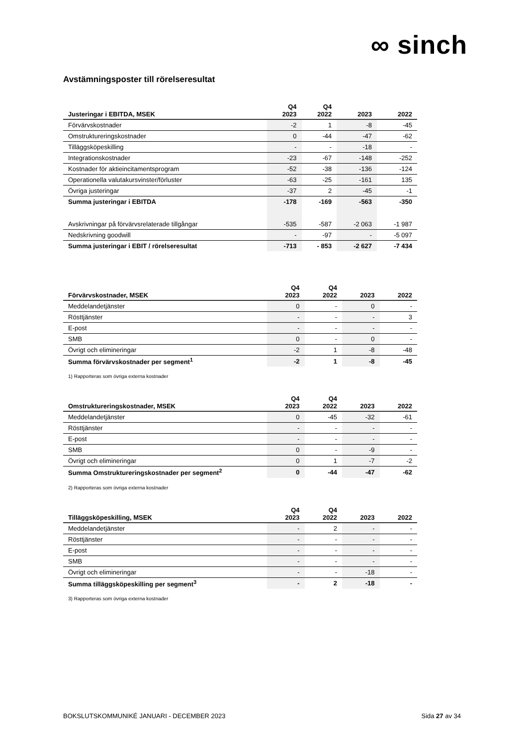∞ sinch
Avstämningsposter till rörelseresultat
| Justeringar i EBITDA, MSEK | Q4 2023 | Q4 2022 | 2023 | 2022 |
| --- | --- | --- | --- | --- |
| Förvärvskostnader | -2 | 1 | -8 | -45 |
| Omstruktureringskostnader | 0 | -44 | -47 | -62 |
| Tilläggsköpeskilling | - | - | -18 | - |
| Integrationskostnader | -23 | -67 | -148 | -252 |
| Kostnader för aktieincitamentsprogram | -52 | -38 | -136 | -124 |
| Operationella valutakursvinster/förluster | -63 | -25 | -161 | 135 |
| Övriga justeringar | -37 | 2 | -45 | -1 |
| Summa justeringar i EBITDA | -178 | -169 | -563 | -350 |
| Avskrivningar på förvärvsrelaterade tillgångar | -535 | -587 | -2 063 | -1 987 |
| Nedskrivning goodwill | - | -97 | - | -5 097 |
| Summa justeringar i EBIT / rörelseresultat | -713 | - 853 | -2 627 | -7 434 |
| Förvärvskostnader, MSEK | Q4 2023 | Q4 2022 | 2023 | 2022 |
| --- | --- | --- | --- | --- |
| Meddelandetjänster | 0 | - | 0 | - |
| Rösttjänster | - | - | - | 3 |
| E-post | - | - | - | - |
| SMB | 0 | - | 0 | - |
| Övrigt och elimineringar | -2 | 1 | -8 | -48 |
| Summa förvärvskostnader per segment<sup>1</sup> | -2 | 1 | -8 | -45 |
1) Rapporteras som övriga externa kostnader
| Omstruktureringskostnader, MSEK | Q4 2023 | Q4 2022 | 2023 | 2022 |
| --- | --- | --- | --- | --- |
| Meddelandetjänster | 0 | -45 | -32 | -61 |
| Rösttjänster | - | - | - | - |
| E-post | - | - | - | - |
| SMB | 0 | - | -9 | - |
| Övrigt och elimineringar | 0 | 1 | -7 | -2 |
| Summa Omstruktureringskostnader per segment<sup>2</sup> | 0 | -44 | -47 | -62 |
2) Rapporteras som övriga externa kostnader
| Tilläggsköpeskilling, MSEK | Q4 2023 | Q4 2022 | 2023 | 2022 |
| --- | --- | --- | --- | --- |
| Meddelandetjänster | - | 2 | - | - |
| Rösttjänster | - | - | - | - |
| E-post | - | - | - | - |
| SMB | - | - | - | - |
| Övrigt och elimineringar | - | - | -18 | - |
| Summa tilläggsköpeskilling per segment<sup>3</sup> | - | 2 | -18 | - |
3) Rapporteras som övriga externa kostnader
BOKSLUTSKOMMUNIKÉ JANUARI - DECEMBER 2023 Sida 27 av 34